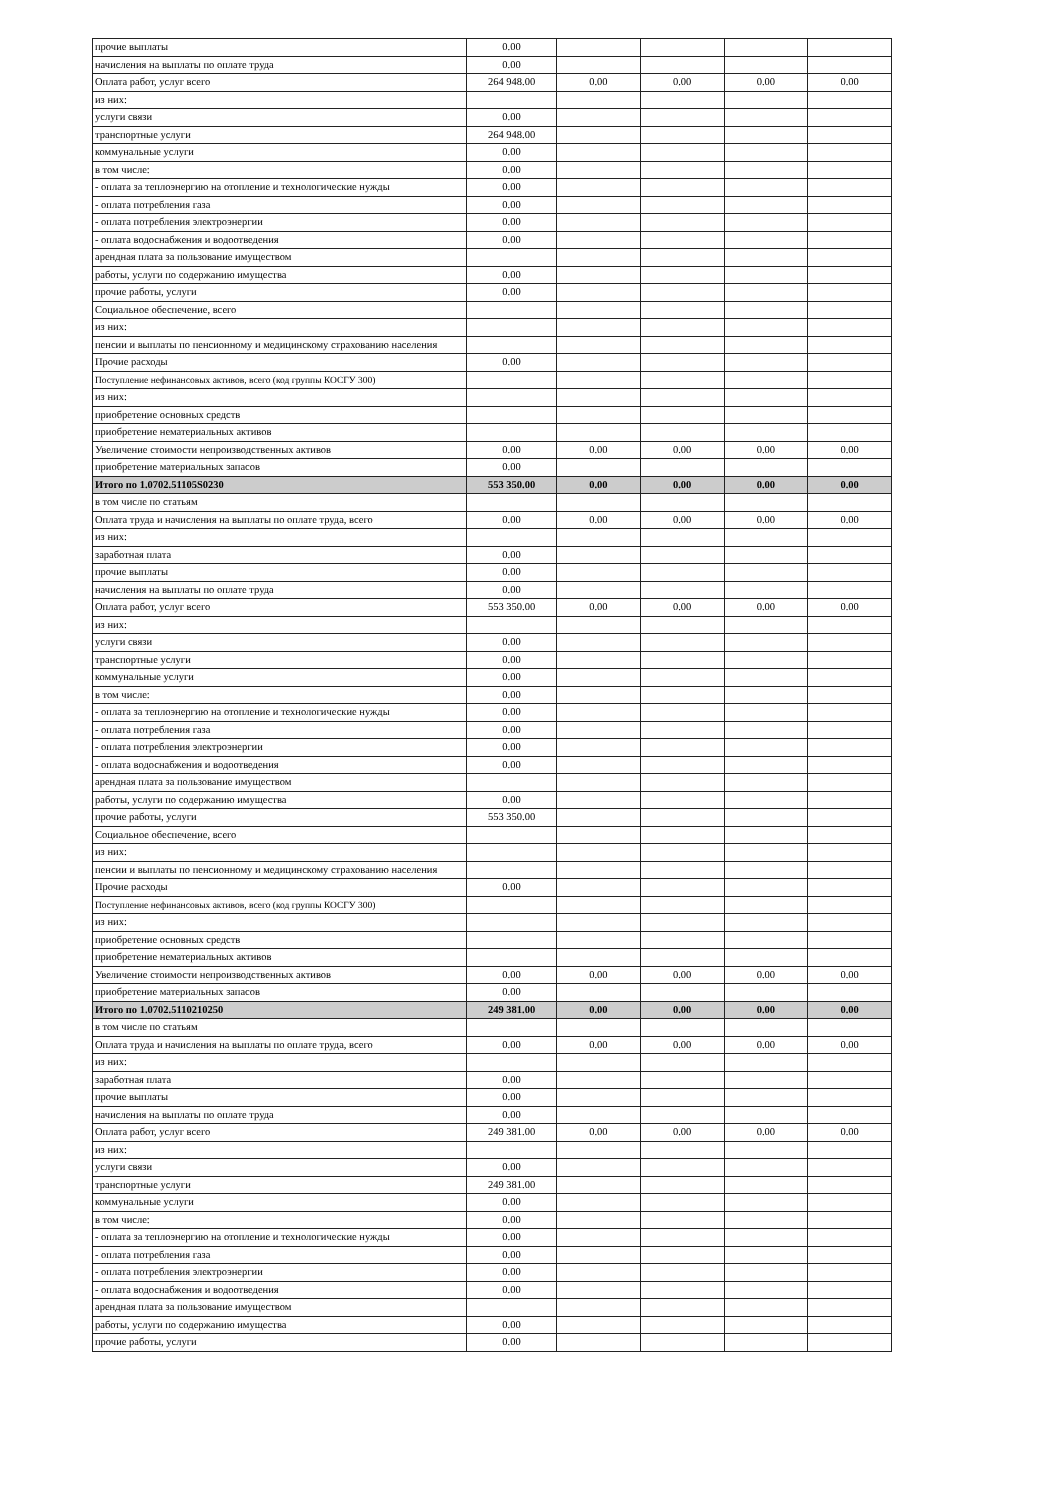| прочие выплаты | 0.00 | | | | |
| начисления на выплаты по оплате труда | 0.00 | | | | |
| Оплата работ, услуг всего | 264 948.00 | 0.00 | 0.00 | 0.00 | 0.00 |
| из них: | | | | | |
| услуги связи | 0.00 | | | | |
| транспортные услуги | 264 948.00 | | | | |
| коммунальные услуги | 0.00 | | | | |
| в том числе: | 0.00 | | | | |
| - оплата за теплоэнергию на отопление и технологические нужды | 0.00 | | | | |
| - оплата потребления газа | 0.00 | | | | |
| - оплата потребления электроэнергии | 0.00 | | | | |
| - оплата водоснабжения и водоотведения | 0.00 | | | | |
| арендная плата за пользование имуществом | | | | | |
| работы, услуги по содержанию имущества | 0.00 | | | | |
| прочие работы, услуги | 0.00 | | | | |
| Социальное обеспечение, всего | | | | | |
| из них: | | | | | |
| пенсии и выплаты по пенсионному и медицинскому страхованию населения | | | | | |
| Прочие расходы | 0.00 | | | | |
| Поступление нефинансовых активов, всего (код группы КОСГУ 300) | | | | | |
| из них: | | | | | |
| приобретение основных средств | | | | | |
| приобретение нематериальных активов | | | | | |
| Увеличение стоимости непроизводственных активов | 0.00 | 0.00 | 0.00 | 0.00 | 0.00 |
| приобретение материальных запасов | 0.00 | | | | |
| Итого по 1.0702.51105S0230 | 553 350.00 | 0.00 | 0.00 | 0.00 | 0.00 |
| в том числе по статьям | | | | | |
| Оплата труда и начисления на выплаты по оплате труда, всего | 0.00 | 0.00 | 0.00 | 0.00 | 0.00 |
| из них: | | | | | |
| заработная плата | 0.00 | | | | |
| прочие выплаты | 0.00 | | | | |
| начисления на выплаты по оплате труда | 0.00 | | | | |
| Оплата работ, услуг всего | 553 350.00 | 0.00 | 0.00 | 0.00 | 0.00 |
| из них: | | | | | |
| услуги связи | 0.00 | | | | |
| транспортные услуги | 0.00 | | | | |
| коммунальные услуги | 0.00 | | | | |
| в том числе: | 0.00 | | | | |
| - оплата за теплоэнергию на отопление и технологические нужды | 0.00 | | | | |
| - оплата потребления газа | 0.00 | | | | |
| - оплата потребления электроэнергии | 0.00 | | | | |
| - оплата водоснабжения и водоотведения | 0.00 | | | | |
| арендная плата за пользование имуществом | | | | | |
| работы, услуги по содержанию имущества | 0.00 | | | | |
| прочие работы, услуги | 553 350.00 | | | | |
| Социальное обеспечение, всего | | | | | |
| из них: | | | | | |
| пенсии и выплаты по пенсионному и медицинскому страхованию населения | | | | | |
| Прочие расходы | 0.00 | | | | |
| Поступление нефинансовых активов, всего (код группы КОСГУ 300) | | | | | |
| из них: | | | | | |
| приобретение основных средств | | | | | |
| приобретение нематериальных активов | | | | | |
| Увеличение стоимости непроизводственных активов | 0.00 | 0.00 | 0.00 | 0.00 | 0.00 |
| приобретение материальных запасов | 0.00 | | | | |
| Итого по 1.0702.5110210250 | 249 381.00 | 0.00 | 0.00 | 0.00 | 0.00 |
| в том числе по статьям | | | | | |
| Оплата труда и начисления на выплаты по оплате труда, всего | 0.00 | 0.00 | 0.00 | 0.00 | 0.00 |
| из них: | | | | | |
| заработная плата | 0.00 | | | | |
| прочие выплаты | 0.00 | | | | |
| начисления на выплаты по оплате труда | 0.00 | | | | |
| Оплата работ, услуг всего | 249 381.00 | 0.00 | 0.00 | 0.00 | 0.00 |
| из них: | | | | | |
| услуги связи | 0.00 | | | | |
| транспортные услуги | 249 381.00 | | | | |
| коммунальные услуги | 0.00 | | | | |
| в том числе: | 0.00 | | | | |
| - оплата за теплоэнергию на отопление и технологические нужды | 0.00 | | | | |
| - оплата потребления газа | 0.00 | | | | |
| - оплата потребления электроэнергии | 0.00 | | | | |
| - оплата водоснабжения и водоотведения | 0.00 | | | | |
| арендная плата за пользование имуществом | | | | | |
| работы, услуги по содержанию имущества | 0.00 | | | | |
| прочие работы, услуги | 0.00 | | | | |